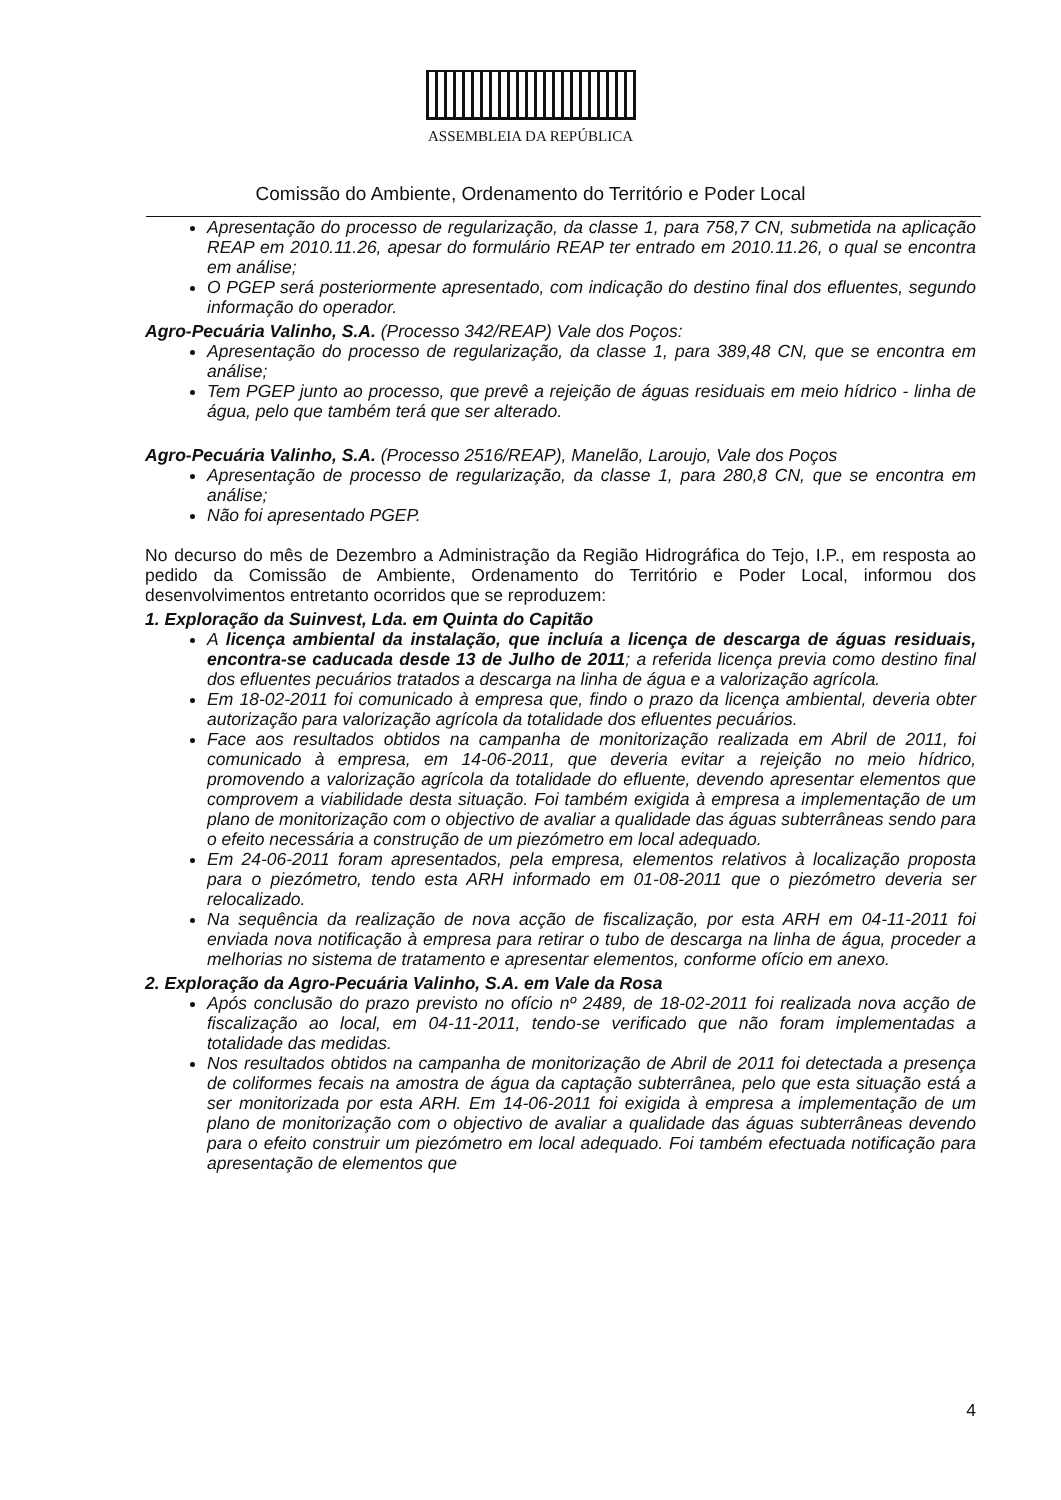ASSEMBLEIA DA REPÚBLICA
Comissão do Ambiente, Ordenamento do Território e Poder Local
Apresentação do processo de regularização, da classe 1, para 758,7 CN, submetida na aplicação REAP em 2010.11.26, apesar do formulário REAP ter entrado em 2010.11.26, o qual se encontra em análise;
O PGEP será posteriormente apresentado, com indicação do destino final dos efluentes, segundo informação do operador.
Agro-Pecuária Valinho, S.A. (Processo 342/REAP) Vale dos Poços:
Apresentação do processo de regularização, da classe 1, para 389,48 CN, que se encontra em análise;
Tem PGEP junto ao processo, que prevê a rejeição de águas residuais em meio hídrico - linha de água, pelo que também terá que ser alterado.
Agro-Pecuária Valinho, S.A. (Processo 2516/REAP), Manelão, Laroujo, Vale dos Poços
Apresentação de processo de regularização, da classe 1, para 280,8 CN, que se encontra em análise;
Não foi apresentado PGEP.
No decurso do mês de Dezembro a Administração da Região Hidrográfica do Tejo, I.P., em resposta ao pedido da Comissão de Ambiente, Ordenamento do Território e Poder Local, informou dos desenvolvimentos entretanto ocorridos que se reproduzem:
1. Exploração da Suinvest, Lda. em Quinta do Capitão
A licença ambiental da instalação, que incluía a licença de descarga de águas residuais, encontra-se caducada desde 13 de Julho de 2011; a referida licença previa como destino final dos efluentes pecuários tratados a descarga na linha de água e a valorização agrícola.
Em 18-02-2011 foi comunicado à empresa que, findo o prazo da licença ambiental, deveria obter autorização para valorização agrícola da totalidade dos efluentes pecuários.
Face aos resultados obtidos na campanha de monitorização realizada em Abril de 2011, foi comunicado à empresa, em 14-06-2011, que deveria evitar a rejeição no meio hídrico, promovendo a valorização agrícola da totalidade do efluente, devendo apresentar elementos que comprovem a viabilidade desta situação. Foi também exigida à empresa a implementação de um plano de monitorização com o objectivo de avaliar a qualidade das águas subterrâneas sendo para o efeito necessária a construção de um piezómetro em local adequado.
Em 24-06-2011 foram apresentados, pela empresa, elementos relativos à localização proposta para o piezómetro, tendo esta ARH informado em 01-08-2011 que o piezómetro deveria ser relocalizado.
Na sequência da realização de nova acção de fiscalização, por esta ARH em 04-11-2011 foi enviada nova notificação à empresa para retirar o tubo de descarga na linha de água, proceder a melhorias no sistema de tratamento e apresentar elementos, conforme ofício em anexo.
2. Exploração da Agro-Pecuária Valinho, S.A. em Vale da Rosa
Após conclusão do prazo previsto no ofício nº 2489, de 18-02-2011 foi realizada nova acção de fiscalização ao local, em 04-11-2011, tendo-se verificado que não foram implementadas a totalidade das medidas.
Nos resultados obtidos na campanha de monitorização de Abril de 2011 foi detectada a presença de coliformes fecais na amostra de água da captação subterrânea, pelo que esta situação está a ser monitorizada por esta ARH. Em 14-06-2011 foi exigida à empresa a implementação de um plano de monitorização com o objectivo de avaliar a qualidade das águas subterrâneas devendo para o efeito construir um piezómetro em local adequado. Foi também efectuada notificação para apresentação de elementos que
4